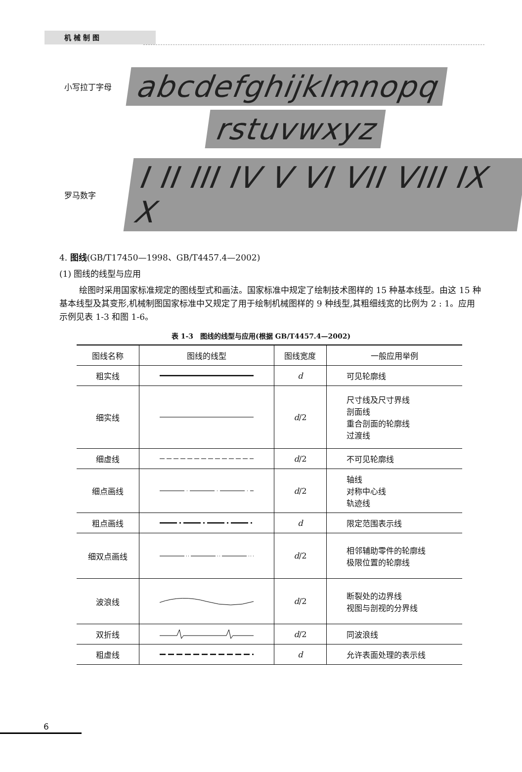机 械 制 图
小写拉丁字母 abcdefghijklmnopq
rstuvwxyz
罗马数字 I II III IV V VI VII VIII IX X
4. 图线(GB/T17450—1998、GB/T4457.4—2002)
(1) 图线的线型与应用
绘图时采用国家标准规定的图线型式和画法。国家标准中规定了绘制技术图样的 15 种基本线型。由这 15 种基本线型及其变形,机械制图国家标准中又规定了用于绘制机械图样的 9 种线型,其粗细线宽的比例为 2 : 1。应用示例见表 1-3 和图 1-6。
表 1-3　图线的线型与应用(根据 GB/T4457.4—2002)
| 图线名称 | 图线的线型 | 图线宽度 | 一般应用举例 |
| --- | --- | --- | --- |
| 粗实线 | | d | 可见轮廓线 |
| 细实线 | | d /2 | 尺寸线及尺寸界线 剖面线 重合剖面的轮廓线 过渡线 |
| 细虚线 | | d /2 | 不可见轮廓线 |
| 细点画线 | | d /2 | 轴线 对称中心线 轨迹线 |
| 粗点画线 | | d | 限定范围表示线 |
| 细双点画线 | | d /2 | 相邻辅助零件的轮廓线 极限位置的轮廓线 |
| 波浪线 | | d /2 | 断裂处的边界线 视图与剖视的分界线 |
| 双折线 | | d /2 | 同波浪线 |
| 粗虚线 | | d | 允许表面处理的表示线 |
6